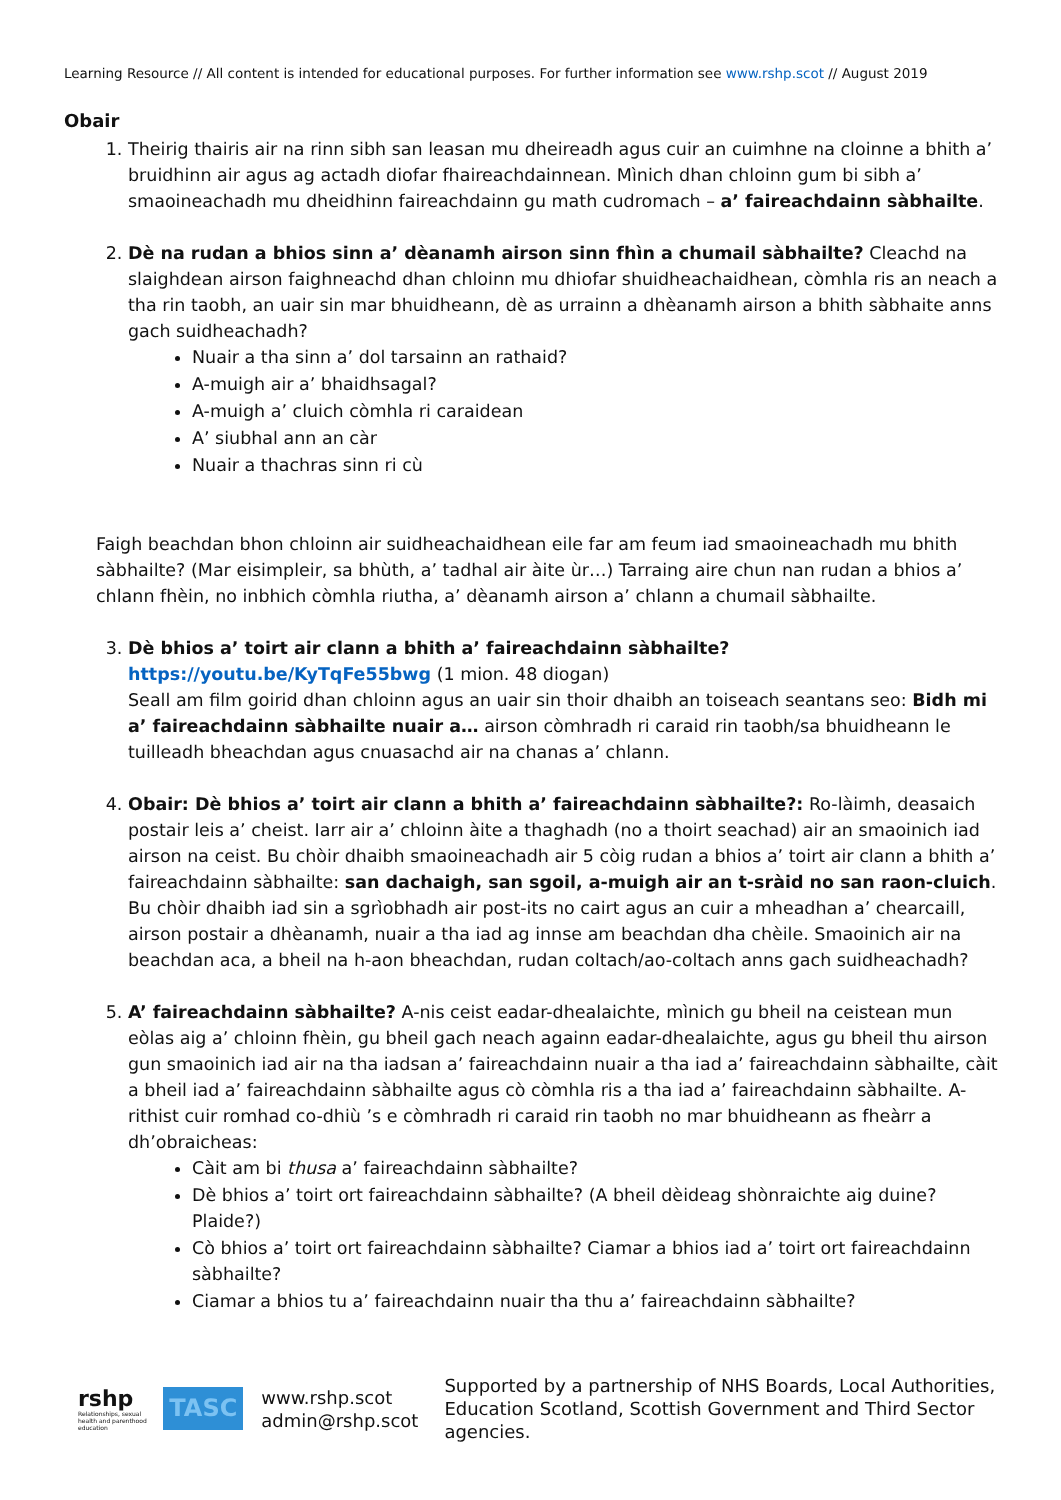Learning Resource // All content is intended for educational purposes. For further information see www.rshp.scot // August 2019
Obair
1. Theirig thairis air na rinn sibh san leasan mu dheireadh agus cuir an cuimhne na cloinne a bhith a’ bruidhinn air agus ag actadh diofar fhaireachdainnean. Mìnich dhan chloinn gum bi sibh a’ smaoineachadh mu dheidhinn faireachdainn gu math cudromach – a’ faireachdainn sàbhailte.
2. Dè na rudan a bhios sinn a’ dèanamh airson sinn fhìn a chumail sàbhailte? Cleachd na slaighdean airson faighneachd dhan chloinn mu dhiofar shuidheachaidhean, còmhla ris an neach a tha rin taobh, an uair sin mar bhuidheann, dè as urrainn a dhèanamh airson a bhith sàbhaite anns gach suidheachadh?
Nuair a tha sinn a’ dol tarsainn an rathaid?
A-muigh air a’ bhaidhsagal?
A-muigh a’ cluich còmhla ri caraidean
A’ siubhal ann an càr
Nuair a thachras sinn ri cù
Faigh beachdan bhon chloinn air suidheachaidhean eile far am feum iad smaoineachadh mu bhith sàbhailte? (Mar eisimpleir, sa bhùth, a’ tadhal air àite ùr…) Tarraing aire chun nan rudan a bhios a’ chlann fhèin, no inbhich còmhla riutha, a’ dèanamh airson a’ chlann a chumail sàbhailte.
3. Dè bhios a’ toirt air clann a bhith a’ faireachdainn sàbhailte? https://youtu.be/KyTqFe55bwg (1 mion. 48 diogan)
Seall am film goirid dhan chloinn agus an uair sin thoir dhaibh an toiseach seantans seo: Bidh mi a’ faireachdainn sàbhailte nuair a… airson còmhradh ri caraid rin taobh/sa bhuidheann le tuilleadh bheachdan agus cnuasachd air na chanas a’ chlann.
4. Obair: Dè bhios a’ toirt air clann a bhith a’ faireachdainn sàbhailte?: Ro-làimh, deasaich postair leis a’ cheist. Iarr air a’ chloinn àite a thaghadh (no a thoirt seachad) air an smaoinich iad airson na ceist. Bu chòir dhaibh smaoineachadh air 5 còig rudan a bhios a’ toirt air clann a bhith a’ faireachdainn sàbhailte: san dachaigh, san sgoil, a-muigh air an t-sràid no san raon-cluich. Bu chòir dhaibh iad sin a sgrìobhadh air post-its no cairt agus an cuir a mheadhan a’ chearcaill, airson postair a dhèanamh, nuair a tha iad ag innse am beachdan dha chèile. Smaoinich air na beachdan aca, a bheil na h-aon bheachdan, rudan coltach/ao-coltach anns gach suidheachadh?
5. A’ faireachdainn sàbhailte? A-nis ceist eadar-dhealaichte, mìnich gu bheil na ceistean mun eòlas aig a’ chloinn fhèin, gu bheil gach neach againn eadar-dhealaichte, agus gu bheil thu airson gun smaoinich iad air na tha iadsan a’ faireachdainn nuair a tha iad a’ faireachdainn sàbhailte, càit a bheil iad a’ faireachdainn sàbhailte agus cò còmhla ris a tha iad a’ faireachdainn sàbhailte. A-rithist cuir romhad co-dhiù ’s e còmhradh ri caraid rin taobh no mar bhuidheann as fheàrr a dh’obraicheas:
Càit am bi thusa a’ faireachdainn sàbhailte?
Dè bhios a’ toirt ort faireachdainn sàbhailte? (A bheil dèideag shònraichte aig duine? Plaide?)
Cò bhios a’ toirt ort faireachdainn sàbhailte? Ciamar a bhios iad a’ toirt ort faireachdainn sàbhailte?
Ciamar a bhios tu a’ faireachdainn nuair tha thu a’ faireachdainn sàbhailte?
rshp
Relationships, sexual health and parenthood education
TASC
www.rshp.scot
admin@rshp.scot
Supported by a partnership of NHS Boards, Local Authorities,
Education Scotland, Scottish Government and Third Sector agencies.